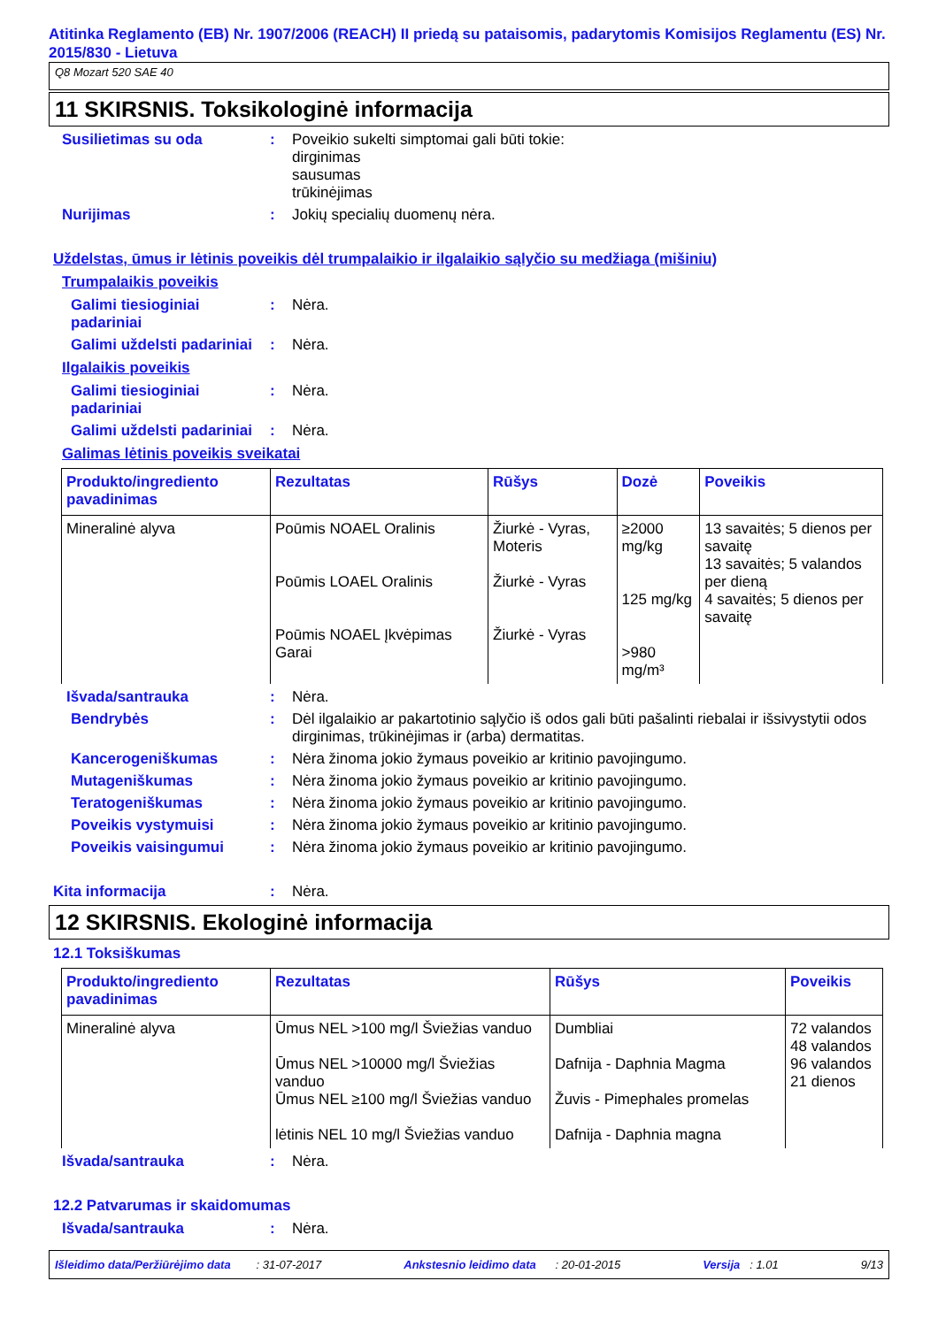Atitinka Reglamento (EB) Nr. 1907/2006 (REACH) II priedą su pataisomis, padarytomis Komisijos Reglamentu (ES) Nr. 2015/830 - Lietuva
Q8 Mozart 520 SAE 40
11 SKIRSNIS. Toksikologinė informacija
Susilietimas su oda : Poveikio sukelti simptomai gali būti tokie:
dirginimas
sausumas
trūkinėjimas
Nurijimas : Jokių specialių duomenų nėra.
Uždelstas, ūmus ir lėtinis poveikis dėl trumpalaikio ir ilgalaikio sąlyčio su medžiaga (mišiniu)
Trumpalaikis poveikis
Galimi tiesioginiai padariniai
: Nėra.
Galimi uždelsti padariniai
: Nėra.
Ilgalaikis poveikis
Galimi tiesioginiai padariniai
: Nėra.
Galimi uždelsti padariniai
: Nėra.
Galimas lėtinis poveikis sveikatai
| Produkto/ingrediento pavadinimas | Rezultatas | Rūšys | Dozė | Poveikis |
| --- | --- | --- | --- | --- |
| Mineralinė alyva | Poūmis NOAEL Oralinis Poūmis LOAEL Oralinis Poūmis NOAEL Įkvėpimas Garai | Žiurkė - Vyras, Moteris Žiurkė - Vyras Žiurkė - Vyras | ≥2000 mg/kg 125 mg/kg >980 mg/m³ | 13 savaitės; 5 dienos per savaitę 13 savaitės; 5 valandos per dieną 4 savaitės; 5 dienos per savaitę |
Išvada/santrauka : Nėra.
Bendrybės : Dėl ilgalaikio ar pakartotinio sąlyčio iš odos gali būti pašalinti riebalai ir išsivystytii odos dirginimas, trūkinėjimas ir (arba) dermatitas.
Kancerogeniškumas : Nėra žinoma jokio žymaus poveikio ar kritinio pavojingumo.
Mutageniškumas : Nėra žinoma jokio žymaus poveikio ar kritinio pavojingumo.
Teratogeniškumas : Nėra žinoma jokio žymaus poveikio ar kritinio pavojingumo.
Poveikis vystymuisi : Nėra žinoma jokio žymaus poveikio ar kritinio pavojingumo.
Poveikis vaisingumui : Nėra žinoma jokio žymaus poveikio ar kritinio pavojingumo.
Kita informacija : Nėra.
12 SKIRSNIS. Ekologinė informacija
12.1 Toksiškumas
| Produkto/ingrediento pavadinimas | Rezultatas | Rūšys | Poveikis |
| --- | --- | --- | --- |
| Mineralinė alyva | Ūmus NEL >100 mg/l Šviežias vanduo Ūmus NEL >10000 mg/l Šviežias vanduo Ūmus NEL ≥100 mg/l Šviežias vanduo lėtinis NEL 10 mg/l Šviežias vanduo | Dumbliai Dafnija - Daphnia Magma Žuvis - Pimephales promelas Dafnija - Daphnia magna | 72 valandos 48 valandos 96 valandos 21 dienos |
Išvada/santrauka : Nėra.
12.2 Patvarumas ir skaidomumas
Išvada/santrauka : Nėra.
Išleidimo data/Peržiūrėjimo data : 31-07-2017 Ankstesnio leidimo data : 20-01-2015 Versija : 1.01 9/13